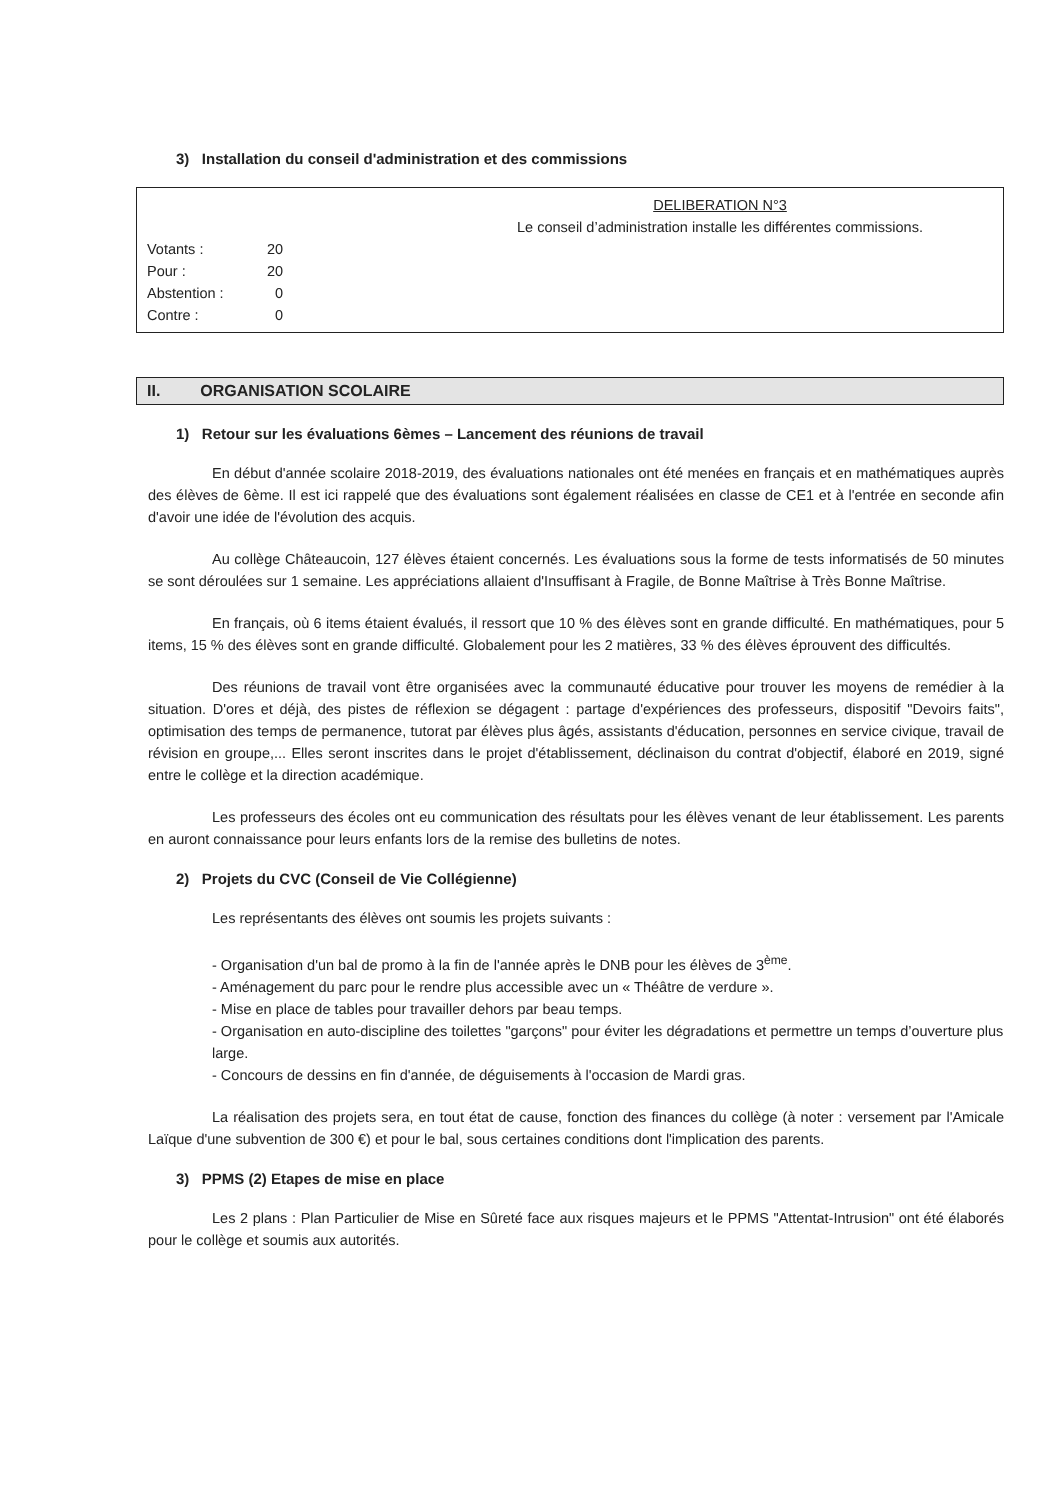3) Installation du conseil d'administration et des commissions
DELIBERATION N°3
Le conseil d’administration installe les différentes commissions.
| Votants : | 20 |
| Pour : | 20 |
| Abstention : | 0 |
| Contre : | 0 |
II. ORGANISATION SCOLAIRE
1) Retour sur les évaluations 6èmes – Lancement des réunions de travail
En début d'année scolaire 2018-2019, des évaluations nationales ont été menées en français et en mathématiques auprès des élèves de 6ème. Il est ici rappelé que des évaluations sont également réalisées en classe de CE1 et à l'entrée en seconde afin d'avoir une idée de l'évolution des acquis.
Au collège Châteaucoin, 127 élèves étaient concernés. Les évaluations sous la forme de tests informatisés de 50 minutes se sont déroulées sur 1 semaine. Les appréciations allaient d'Insuffisant à Fragile, de Bonne Maîtrise à Très Bonne Maîtrise.
En français, où 6 items étaient évalués, il ressort que 10 % des élèves sont en grande difficulté. En mathématiques, pour 5 items, 15 % des élèves sont en grande difficulté. Globalement pour les 2 matières, 33 % des élèves éprouvent des difficultés.
Des réunions de travail vont être organisées avec la communauté éducative pour trouver les moyens de remédier à la situation. D'ores et déjà, des pistes de réflexion se dégagent : partage d'expériences des professeurs, dispositif "Devoirs faits", optimisation des temps de permanence, tutorat par élèves plus âgés, assistants d'éducation, personnes en service civique, travail de révision en groupe,... Elles seront inscrites dans le projet d'établissement, déclinaison du contrat d'objectif, élaboré en 2019, signé entre le collège et la direction académique.
Les professeurs des écoles ont eu communication des résultats pour les élèves venant de leur établissement. Les parents en auront connaissance pour leurs enfants lors de la remise des bulletins de notes.
2) Projets du CVC (Conseil de Vie Collégienne)
Les représentants des élèves ont soumis les projets suivants :
- Organisation d'un bal de promo à la fin de l'année après le DNB pour les élèves de 3<sup>ème</sup>.
- Aménagement du parc pour le rendre plus accessible avec un « Théâtre de verdure ».
- Mise en place de tables pour travailler dehors par beau temps.
- Organisation en auto-discipline des toilettes "garçons" pour éviter les dégradations et permettre un temps d’ouverture plus large.
- Concours de dessins en fin d'année, de déguisements à l'occasion de Mardi gras.
La réalisation des projets sera, en tout état de cause, fonction des finances du collège (à noter : versement par l'Amicale Laïque d'une subvention de 300 €) et pour le bal, sous certaines conditions dont l'implication des parents.
3) PPMS (2) Etapes de mise en place
Les 2 plans : Plan Particulier de Mise en Sûreté face aux risques majeurs et le PPMS "Attentat-Intrusion" ont été élaborés pour le collège et soumis aux autorités.